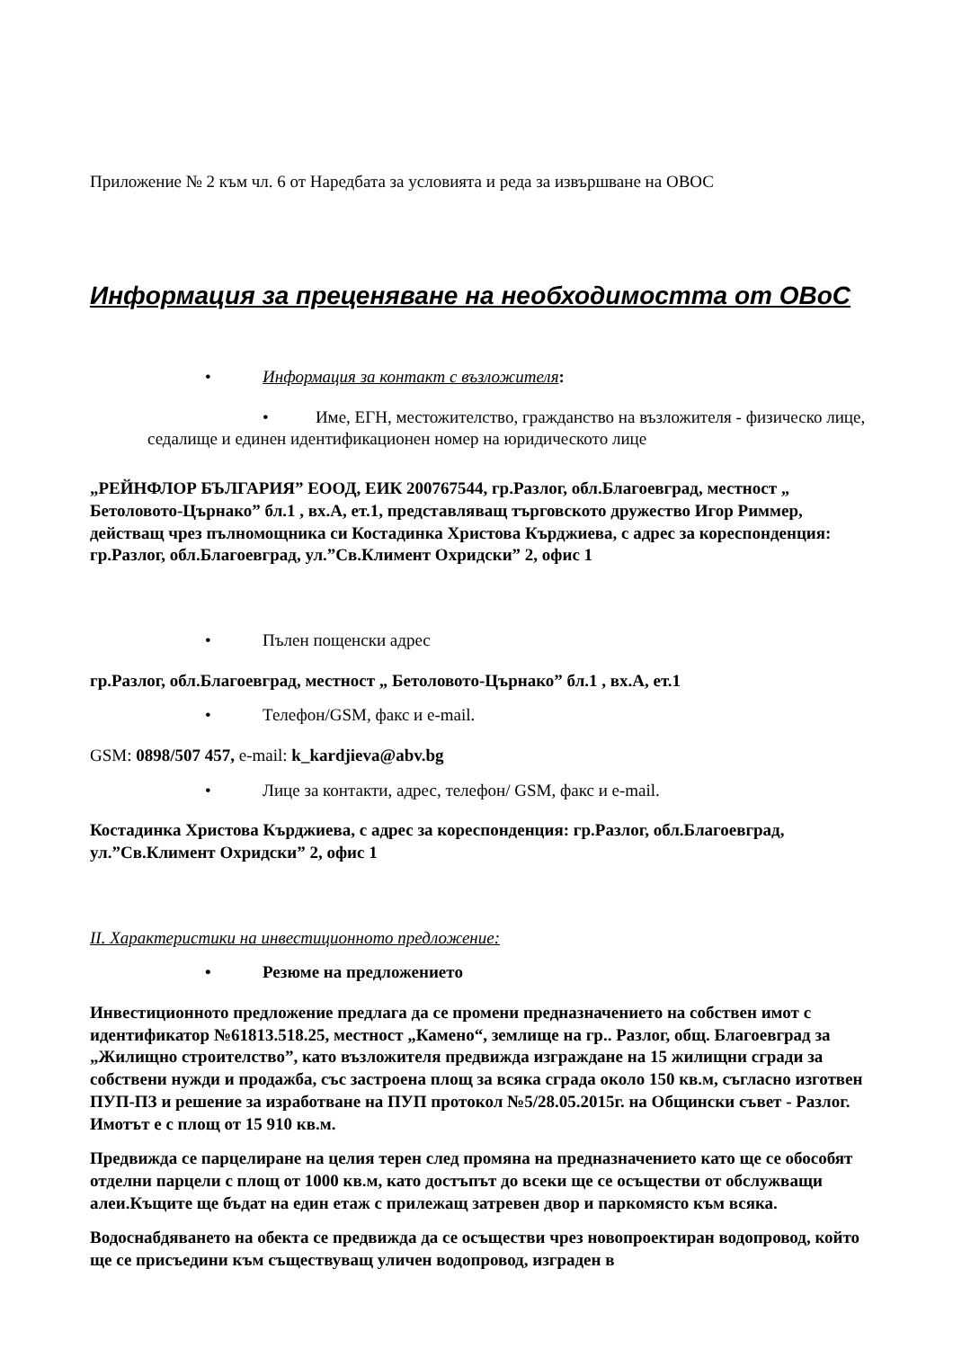Приложение № 2 към чл. 6 от Наредбата за условията и реда за извършване на ОВОС
Информация за преценяване на необходимостта от ОВоС
• Информация за контакт с възложителя:
• Име, ЕГН, местожителство, гражданство на възложителя - физическо лице, седалище и единен идентификационен номер на юридическото лице
„РЕЙНФЛОР БЪЛГАРИЯ” ЕООД, ЕИК 200767544, гр.Разлог, обл.Благоевград, местност „ Бетоловото-Църнако” бл.1 , вх.А, ет.1, представляващ търговското дружество Игор Риммер, действащ чрез пълномощника си Костадинка Христова Кърджиева, с адрес за кореспонденция: гр.Разлог, обл.Благоевград, ул.”Св.Климент Охридски” 2, офис 1
• Пълен пощенски адрес
гр.Разлог, обл.Благоевград, местност „ Бетоловото-Църнако” бл.1 , вх.А, ет.1
• Телефон/GSM, факс и e-mail.
GSM: 0898/507 457, e-mail: k_kardjieva@abv.bg
• Лице за контакти, адрес, телефон/ GSM, факс и e-mail.
Костадинка Христова Кърджиева, с адрес за кореспонденция: гр.Разлог, обл.Благоевград, ул.”Св.Климент Охридски” 2, офис 1
II. Характеристики на инвестиционното предложение:
• Резюме на предложението
Инвестиционното предложение предлага да се промени предназначението на собствен имот с идентификатор №61813.518.25, местност „Камено“, землище на гр.. Разлог, общ. Благоевград за „Жилищно строителство”, като възложителя предвижда изграждане на 15 жилищни сгради за собствени нужди и продажба, със застроена площ за всяка сграда около 150 кв.м, съгласно изготвен ПУП-ПЗ и решение за изработване на ПУП протокол №5/28.05.2015г. на Общински съвет - Разлог. Имотът е с площ от 15 910 кв.м.
Предвижда се парцелиране на целия терен след промяна на предназначението като ще се обособят отделни парцели с площ от 1000 кв.м, като достъпът до всеки ще се осъществи от обслужващи алеи.Къщите ще бъдат на един етаж с прилежащ затревен двор и паркомясто към всяка.
Водоснабдяването на обекта се предвижда да се осъществи чрез новопроектиран водопровод, който ще се присъедини към съществуващ уличен водопровод, изграден в